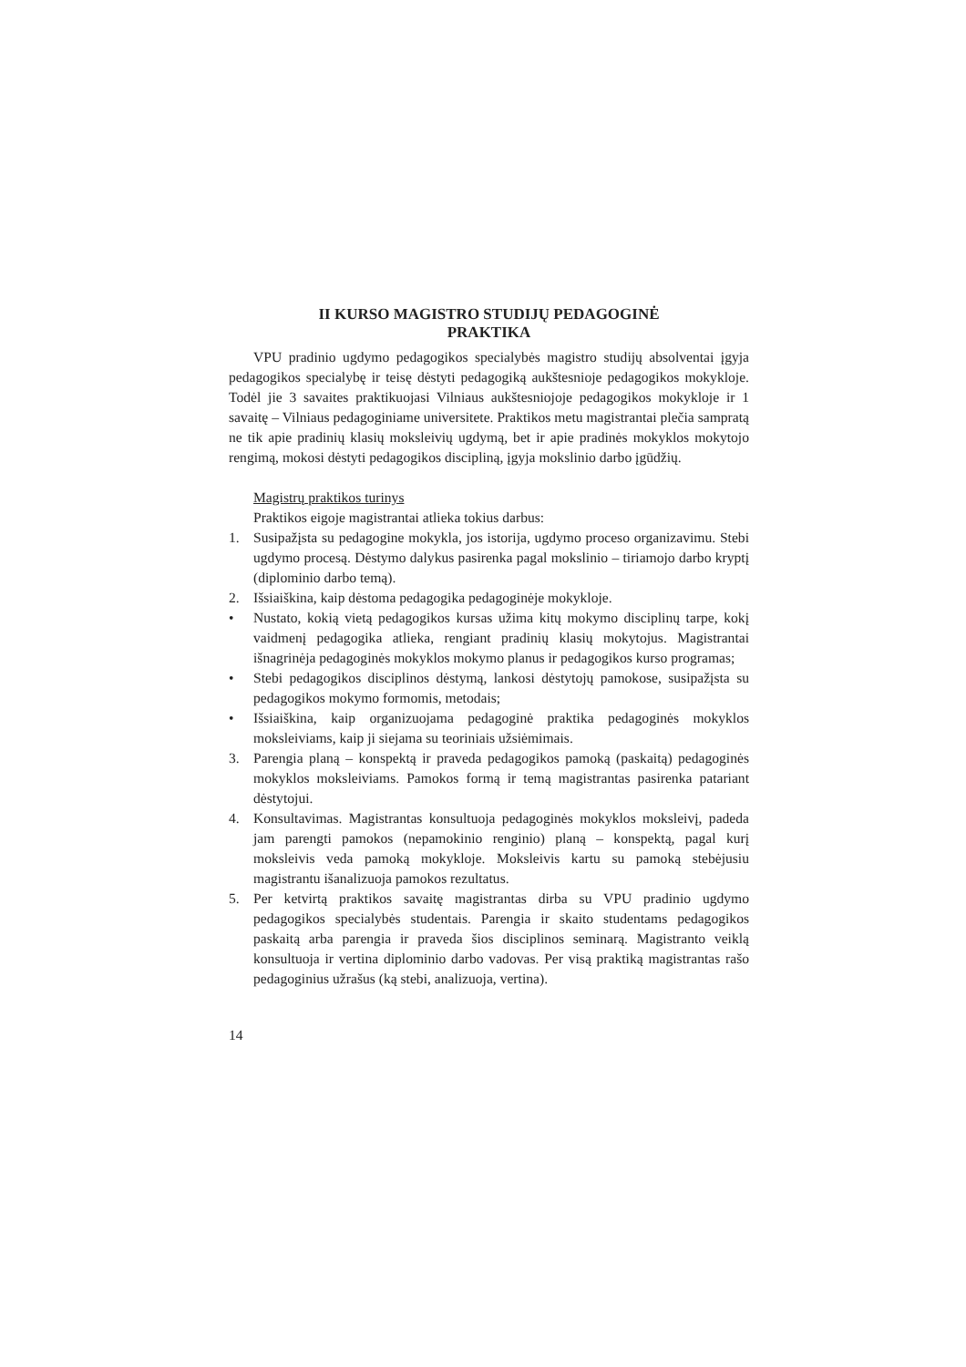II KURSO MAGISTRO STUDIJŲ PEDAGOGINĖ
PRAKTIKA
VPU pradinio ugdymo pedagogikos specialybės magistro studijų absolventai įgyja pedagogikos specialybę ir teisę dėstyti pedagogiką aukštesnioje pedagogikos mokykloje. Todėl jie 3 savaites praktikuojasi Vilniaus aukštesniojoje pedagogikos mokykloje ir 1 savaitę – Vilniaus pedagoginiame universitete. Praktikos metu magistrantai plečia sampratą ne tik apie pradinių klasių moksleivių ugdymą, bet ir apie pradinės mokyklos mokytojo rengimą, mokosi dėstyti pedagogikos discipliną, įgyja mokslinio darbo įgūdžių.
Magistrų praktikos turinys
Praktikos eigoje magistrantai atlieka tokius darbus:
1. Susipažįsta su pedagogine mokykla, jos istorija, ugdymo proceso organizavimu. Stebi ugdymo procesą. Dėstymo dalykus pasirenka pagal mokslinio – tiriamojo darbo kryptį (diplominio darbo temą).
2. Išsiaiškina, kaip dėstoma pedagogika pedagoginėje mokykloje.
• Nustato, kokią vietą pedagogikos kursas užima kitų mokymo disciplinų tarpe, kokį vaidmenį pedagogika atlieka, rengiant pradinių klasių mokytojus. Magistrantai išnagrinėja pedagoginės mokyklos mokymo planus ir pedagogikos kurso programas;
• Stebi pedagogikos disciplinos dėstymą, lankosi dėstytojų pamokose, susipažįsta su pedagogikos mokymo formomis, metodais;
• Išsiaiškina, kaip organizuojama pedagoginė praktika pedagoginės mokyklos moksleiviams, kaip ji siejama su teoriniais užsiėmimais.
3. Parengia planą – konspektą ir praveda pedagogikos pamoką (paskaitą) pedagoginės mokyklos moksleiviams. Pamokos formą ir temą magistrantas pasirenka patariant dėstytojui.
4. Konsultavimas. Magistrantas konsultuoja pedagoginės mokyklos moksleivį, padeda jam parengti pamokos (nepamokinio renginio) planą – konspektą, pagal kurį moksleivis veda pamoką mokykloje. Moksleivis kartu su pamoką stebėjusiu magistrantu išanalizuoja pamokos rezultatus.
5. Per ketvirtą praktikos savaitę magistrantas dirba su VPU pradinio ugdymo pedagogikos specialybės studentais. Parengia ir skaito studentams pedagogikos paskaitą arba parengia ir praveda šios disciplinos seminarą. Magistranto veiklą konsultuoja ir vertina diplominio darbo vadovas. Per visą praktiką magistrantas rašo pedagoginius užrašus (ką stebi, analizuoja, vertina).
14